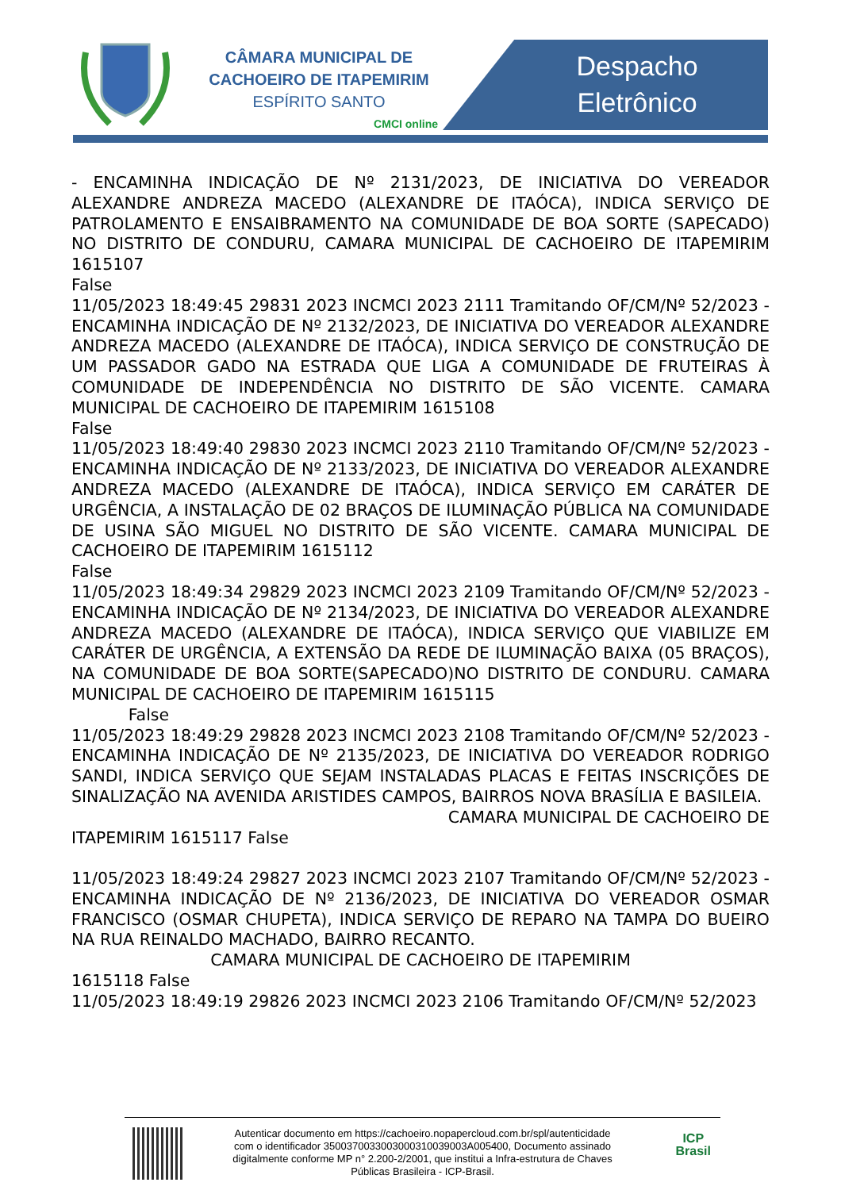CÂMARA MUNICIPAL DE
CACHOEIRO DE ITAPEMIRIM
ESPÍRITO SANTO
CMCI online
Despacho
Eletrônico
- ENCAMINHA INDICAÇÃO DE Nº 2131/2023, DE INICIATIVA DO VEREADOR ALEXANDRE ANDREZA MACEDO (ALEXANDRE DE ITAÓCA), INDICA SERVIÇO DE PATROLAMENTO E ENSAIBRAMENTO NA COMUNIDADE DE BOA SORTE (SAPECADO) NO DISTRITO DE CONDURU, CAMARA MUNICIPAL DE CACHOEIRO DE ITAPEMIRIM 1615107
False
11/05/2023 18:49:45 29831 2023 INCMCI 2023 2111 Tramitando OF/CM/Nº 52/2023 - ENCAMINHA INDICAÇÃO DE Nº 2132/2023, DE INICIATIVA DO VEREADOR ALEXANDRE ANDREZA MACEDO (ALEXANDRE DE ITAÓCA), INDICA SERVIÇO DE CONSTRUÇÃO DE UM PASSADOR GADO NA ESTRADA QUE LIGA A COMUNIDADE DE FRUTEIRAS À COMUNIDADE DE INDEPENDÊNCIA NO DISTRITO DE SÃO VICENTE. CAMARA MUNICIPAL DE CACHOEIRO DE ITAPEMIRIM 1615108
False
11/05/2023 18:49:40 29830 2023 INCMCI 2023 2110 Tramitando OF/CM/Nº 52/2023 - ENCAMINHA INDICAÇÃO DE Nº 2133/2023, DE INICIATIVA DO VEREADOR ALEXANDRE ANDREZA MACEDO (ALEXANDRE DE ITAÓCA), INDICA SERVIÇO EM CARÁTER DE URGÊNCIA, A INSTALAÇÃO DE 02 BRAÇOS DE ILUMINAÇÃO PÚBLICA NA COMUNIDADE DE USINA SÃO MIGUEL NO DISTRITO DE SÃO VICENTE. CAMARA MUNICIPAL DE CACHOEIRO DE ITAPEMIRIM 1615112
False
11/05/2023 18:49:34 29829 2023 INCMCI 2023 2109 Tramitando OF/CM/Nº 52/2023 - ENCAMINHA INDICAÇÃO DE Nº 2134/2023, DE INICIATIVA DO VEREADOR ALEXANDRE ANDREZA MACEDO (ALEXANDRE DE ITAÓCA), INDICA SERVIÇO QUE VIABILIZE EM CARÁTER DE URGÊNCIA, A EXTENSÃO DA REDE DE ILUMINAÇÃO BAIXA (05 BRAÇOS), NA COMUNIDADE DE BOA SORTE(SAPECADO)NO DISTRITO DE CONDURU. CAMARA MUNICIPAL DE CACHOEIRO DE ITAPEMIRIM 1615115
False
11/05/2023 18:49:29 29828 2023 INCMCI 2023 2108 Tramitando OF/CM/Nº 52/2023 - ENCAMINHA INDICAÇÃO DE Nº 2135/2023, DE INICIATIVA DO VEREADOR RODRIGO SANDI, INDICA SERVIÇO QUE SEJAM INSTALADAS PLACAS E FEITAS INSCRIÇÕES DE SINALIZAÇÃO NA AVENIDA ARISTIDES CAMPOS, BAIRROS NOVA BRASÍLIA E BASILEIA.
CAMARA MUNICIPAL DE CACHOEIRO DE
ITAPEMIRIM 1615117 False
11/05/2023 18:49:24 29827 2023 INCMCI 2023 2107 Tramitando OF/CM/Nº 52/2023 - ENCAMINHA INDICAÇÃO DE Nº 2136/2023, DE INICIATIVA DO VEREADOR OSMAR FRANCISCO (OSMAR CHUPETA), INDICA SERVIÇO DE REPARO NA TAMPA DO BUEIRO NA RUA REINALDO MACHADO, BAIRRO RECANTO.
CAMARA MUNICIPAL DE CACHOEIRO DE ITAPEMIRIM
1615118 False
11/05/2023 18:49:19 29826 2023 INCMCI 2023 2106 Tramitando OF/CM/Nº 52/2023
Autenticar documento em https://cachoeiro.nopapercloud.com.br/spl/autenticidade
com o identificador 3500370033003000310039003A005400, Documento assinado
digitalmente conforme MP n° 2.200-2/2001, que institui a Infra-estrutura de Chaves
Públicas Brasileira - ICP-Brasil.
ICP
Brasil